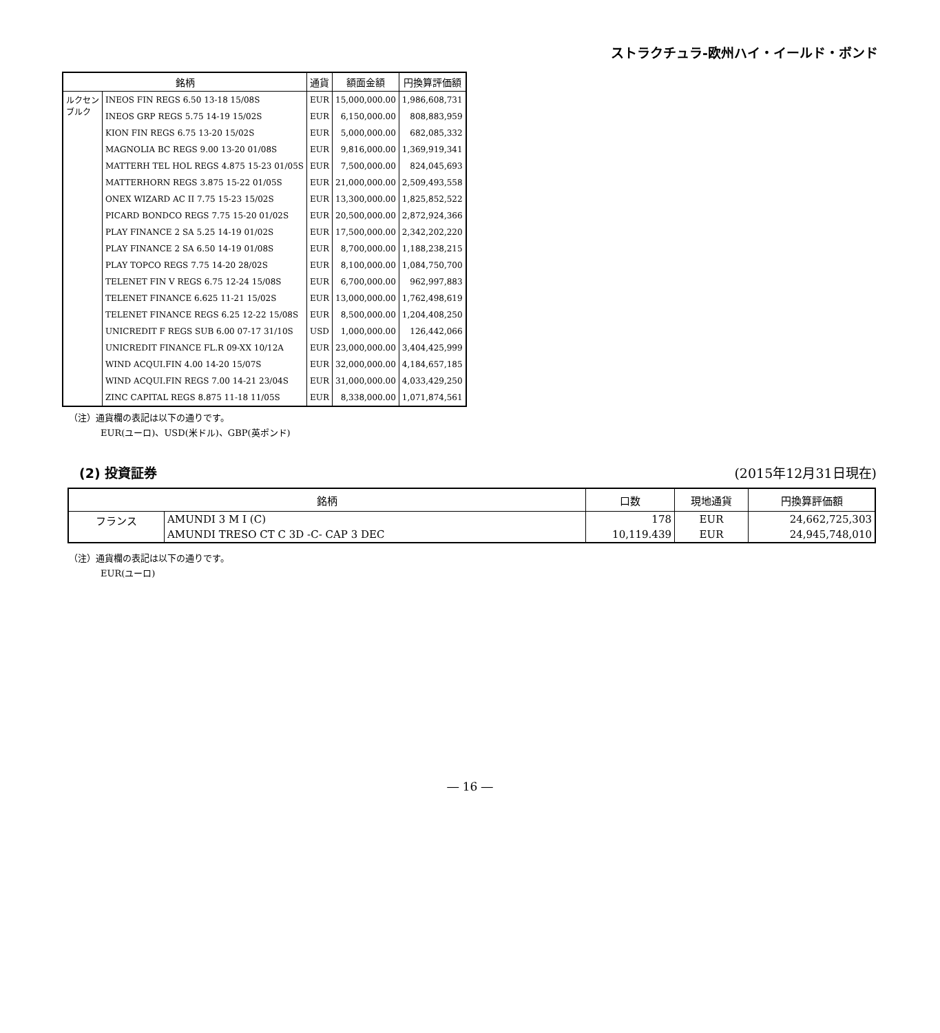ストラクチュラ-欧州ハイ・イールド・ボンド
| 銘柄 | | 通貨 | 額面金額 | 円換算評価額 |
| --- | --- | --- | --- | --- |
| ルクセン ブルク | INEOS FIN REGS 6.50 13-18 15/08S | EUR | 15,000,000.00 | 1,986,608,731 |
| | INEOS GRP REGS 5.75 14-19 15/02S | EUR | 6,150,000.00 | 808,883,959 |
| | KION FIN REGS 6.75 13-20 15/02S | EUR | 5,000,000.00 | 682,085,332 |
| | MAGNOLIA BC REGS 9.00 13-20 01/08S | EUR | 9,816,000.00 | 1,369,919,341 |
| | MATTERH TEL HOL REGS 4.875 15-23 01/05S | EUR | 7,500,000.00 | 824,045,693 |
| | MATTERHORN REGS 3.875 15-22 01/05S | EUR | 21,000,000.00 | 2,509,493,558 |
| | ONEX WIZARD AC II 7.75 15-23 15/02S | EUR | 13,300,000.00 | 1,825,852,522 |
| | PICARD BONDCO REGS 7.75 15-20 01/02S | EUR | 20,500,000.00 | 2,872,924,366 |
| | PLAY FINANCE 2 SA 5.25 14-19 01/02S | EUR | 17,500,000.00 | 2,342,202,220 |
| | PLAY FINANCE 2 SA 6.50 14-19 01/08S | EUR | 8,700,000.00 | 1,188,238,215 |
| | PLAY TOPCO REGS 7.75 14-20 28/02S | EUR | 8,100,000.00 | 1,084,750,700 |
| | TELENET FIN V REGS 6.75 12-24 15/08S | EUR | 6,700,000.00 | 962,997,883 |
| | TELENET FINANCE 6.625 11-21 15/02S | EUR | 13,000,000.00 | 1,762,498,619 |
| | TELENET FINANCE REGS 6.25 12-22 15/08S | EUR | 8,500,000.00 | 1,204,408,250 |
| | UNICREDIT F REGS SUB 6.00 07-17 31/10S | USD | 1,000,000.00 | 126,442,066 |
| | UNICREDIT FINANCE FL.R 09-XX 10/12A | EUR | 23,000,000.00 | 3,404,425,999 |
| | WIND ACQUI.FIN 4.00 14-20 15/07S | EUR | 32,000,000.00 | 4,184,657,185 |
| | WIND ACQUI.FIN REGS 7.00 14-21 23/04S | EUR | 31,000,000.00 | 4,033,429,250 |
| | ZINC CAPITAL REGS 8.875 11-18 11/05S | EUR | 8,338,000.00 | 1,071,874,561 |
（注）通貨欄の表記は以下の通りです。
EUR(ユーロ)、USD(米ドル)、GBP(英ポンド)
(2) 投資証券 (2015年12月31日現在)
| 銘柄 | | 口数 | 現地通貨 | 円換算評価額 |
| --- | --- | --- | --- | --- |
| フランス | AMUNDI 3 M I (C) | 178 | EUR | 24,662,725,303 |
| | AMUNDI TRESO CT C 3D -C- CAP 3 DEC | 10,119.439 | EUR | 24,945,748,010 |
（注）通貨欄の表記は以下の通りです。
EUR(ユーロ)
― 16 ―